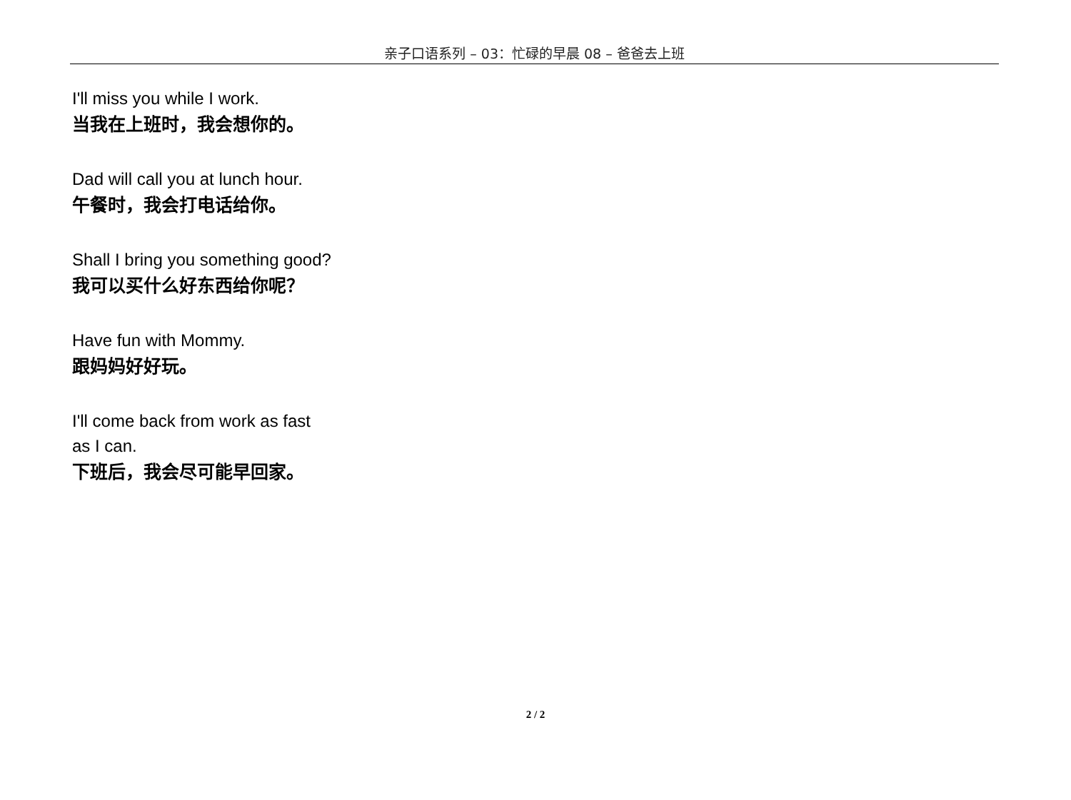亲子口语系列 – 03：忙碌的早晨 08 – 爸爸去上班
I'll miss you while I work.
当我在上班时，我会想你的。
Dad will call you at lunch hour.
午餐时，我会打电话给你。
Shall I bring you something good?
我可以买什么好东西给你呢？
Have fun with Mommy.
跟妈妈好好玩。
I'll come back from work as fast
as I can.
下班后，我会尽可能早回家。
2 / 2